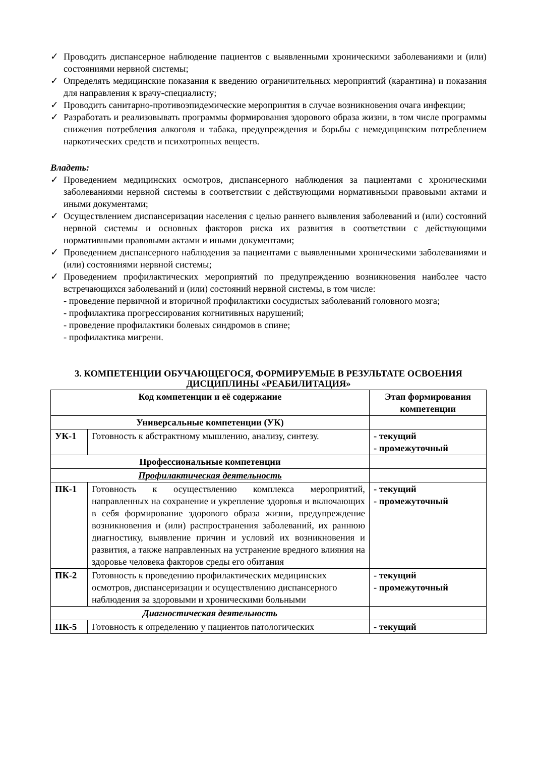✓ Проводить диспансерное наблюдение пациентов с выявленными хроническими заболеваниями и (или) состояниями нервной системы;
✓ Определять медицинские показания к введению ограничительных мероприятий (карантина) и показания для направления к врачу-специалисту;
✓ Проводить санитарно-противоэпидемические мероприятия в случае возникновения очага инфекции;
✓ Разработать и реализовывать программы формирования здорового образа жизни, в том числе программы снижения потребления алкоголя и табака, предупреждения и борьбы с немедицинским потреблением наркотических средств и психотропных веществ.
Владеть:
✓ Проведением медицинских осмотров, диспансерного наблюдения за пациентами с хроническими заболеваниями нервной системы в соответствии с действующими нормативными правовыми актами и иными документами;
✓ Осуществлением диспансеризации населения с целью раннего выявления заболеваний и (или) состояний нервной системы и основных факторов риска их развития в соответствии с действующими нормативными правовыми актами и иными документами;
✓ Проведением диспансерного наблюдения за пациентами с выявленными хроническими заболеваниями и (или) состояниями нервной системы;
✓ Проведением профилактических мероприятий по предупреждению возникновения наиболее часто встречающихся заболеваний и (или) состояний нервной системы, в том числе:
- проведение первичной и вторичной профилактики сосудистых заболеваний головного мозга;
- профилактика прогрессирования когнитивных нарушений;
- проведение профилактики болевых синдромов в спине;
- профилактика мигрени.
3. КОМПЕТЕНЦИИ ОБУЧАЮЩЕГОСЯ, ФОРМИРУЕМЫЕ В РЕЗУЛЬТАТЕ ОСВОЕНИЯ ДИСЦИПЛИНЫ «РЕАБИЛИТАЦИЯ»
| Код компетенции и её содержание | | Этап формирования компетенции |
| --- | --- | --- |
| Универсальные компетенции (УК) | | |
| УК-1 | Готовность к абстрактному мышлению, анализу, синтезу. | - текущий - промежуточный |
| Профессиональные компетенции | | |
| Профилактическая деятельность | | |
| ПК-1 | Готовность к осуществлению комплекса мероприятий, направленных на сохранение и укрепление здоровья и включающих в себя формирование здорового образа жизни, предупреждение возникновения и (или) распространения заболеваний, их раннюю диагностику, выявление причин и условий их возникновения и развития, а также направленных на устранение вредного влияния на здоровье человека факторов среды его обитания | - текущий - промежуточный |
| ПК-2 | Готовность к проведению профилактических медицинских осмотров, диспансеризации и осуществлению диспансерного наблюдения за здоровыми и хроническими больными | - текущий - промежуточный |
| Диагностическая деятельность | | |
| ПК-5 | Готовность к определению у пациентов патологических | - текущий |